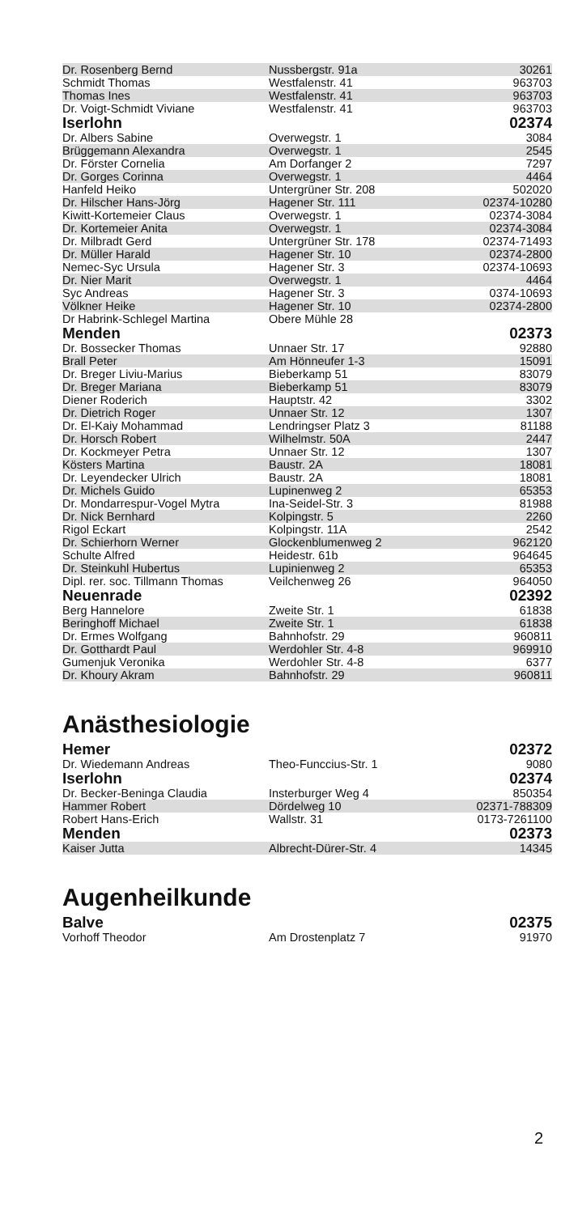| Dr. Rosenberg Bernd | Nussbergstr. 91a | 30261 |
| Schmidt Thomas | Westfalenstr. 41 | 963703 |
| Thomas Ines | Westfalenstr. 41 | 963703 |
| Dr. Voigt-Schmidt Viviane | Westfalenstr. 41 | 963703 |
| Iserlohn | | 02374 |
| Dr. Albers Sabine | Overwegstr. 1 | 3084 |
| Brüggemann Alexandra | Overwegstr. 1 | 2545 |
| Dr. Förster Cornelia | Am Dorfanger 2 | 7297 |
| Dr. Gorges Corinna | Overwegstr. 1 | 4464 |
| Hanfeld Heiko | Untergrüner Str. 208 | 502020 |
| Dr. Hilscher Hans-Jörg | Hagener Str. 111 | 02374-10280 |
| Kiwitt-Kortemeier Claus | Overwegstr. 1 | 02374-3084 |
| Dr. Kortemeier Anita | Overwegstr. 1 | 02374-3084 |
| Dr. Milbradt Gerd | Untergrüner Str. 178 | 02374-71493 |
| Dr. Müller Harald | Hagener Str. 10 | 02374-2800 |
| Nemec-Syc Ursula | Hagener Str. 3 | 02374-10693 |
| Dr. Nier Marit | Overwegstr. 1 | 4464 |
| Syc Andreas | Hagener Str. 3 | 0374-10693 |
| Völkner Heike | Hagener Str. 10 | 02374-2800 |
| Dr Habrink-Schlegel Martina | Obere Mühle 28 | |
| Menden | | 02373 |
| Dr. Bossecker Thomas | Unnaer Str. 17 | 92880 |
| Brall Peter | Am Hönneufer 1-3 | 15091 |
| Dr. Breger Liviu-Marius | Bieberkamp 51 | 83079 |
| Dr. Breger Mariana | Bieberkamp 51 | 83079 |
| Diener Roderich | Hauptstr. 42 | 3302 |
| Dr. Dietrich Roger | Unnaer Str. 12 | 1307 |
| Dr. El-Kaiy Mohammad | Lendringser Platz 3 | 81188 |
| Dr. Horsch Robert | Wilhelmstr. 50A | 2447 |
| Dr. Kockmeyer Petra | Unnaer Str. 12 | 1307 |
| Kösters Martina | Baustr. 2A | 18081 |
| Dr. Leyendecker Ulrich | Baustr. 2A | 18081 |
| Dr. Michels Guido | Lupinenweg 2 | 65353 |
| Dr. Mondarrespur-Vogel Mytra | Ina-Seidel-Str. 3 | 81988 |
| Dr. Nick Bernhard | Kolpingstr. 5 | 2260 |
| Rigol Eckart | Kolpingstr. 11A | 2542 |
| Dr. Schierhorn Werner | Glockenblumenweg 2 | 962120 |
| Schulte Alfred | Heidestr. 61b | 964645 |
| Dr. Steinkuhl Hubertus | Lupinienweg 2 | 65353 |
| Dipl. rer. soc. Tillmann Thomas | Veilchenweg 26 | 964050 |
| Neuenrade | | 02392 |
| Berg Hannelore | Zweite Str. 1 | 61838 |
| Beringhoff Michael | Zweite Str. 1 | 61838 |
| Dr. Ermes Wolfgang | Bahnhofstr. 29 | 960811 |
| Dr. Gotthardt Paul | Werdohler Str. 4-8 | 969910 |
| Gumenjuk Veronika | Werdohler Str. 4-8 | 6377 |
| Dr. Khoury Akram | Bahnhofstr. 29 | 960811 |
Anästhesiologie
| Hemer | | 02372 |
| Dr. Wiedemann Andreas | Theo-Funccius-Str. 1 | 9080 |
| Iserlohn | | 02374 |
| Dr. Becker-Beninga Claudia | Insterburger Weg 4 | 850354 |
| Hammer Robert | Dördelweg 10 | 02371-788309 |
| Robert Hans-Erich | Wallstr. 31 | 0173-7261100 |
| Menden | | 02373 |
| Kaiser Jutta | Albrecht-Dürer-Str. 4 | 14345 |
Augenheilkunde
| Balve | | 02375 |
| Vorhoff Theodor | Am Drostenplatz 7 | 91970 |
2